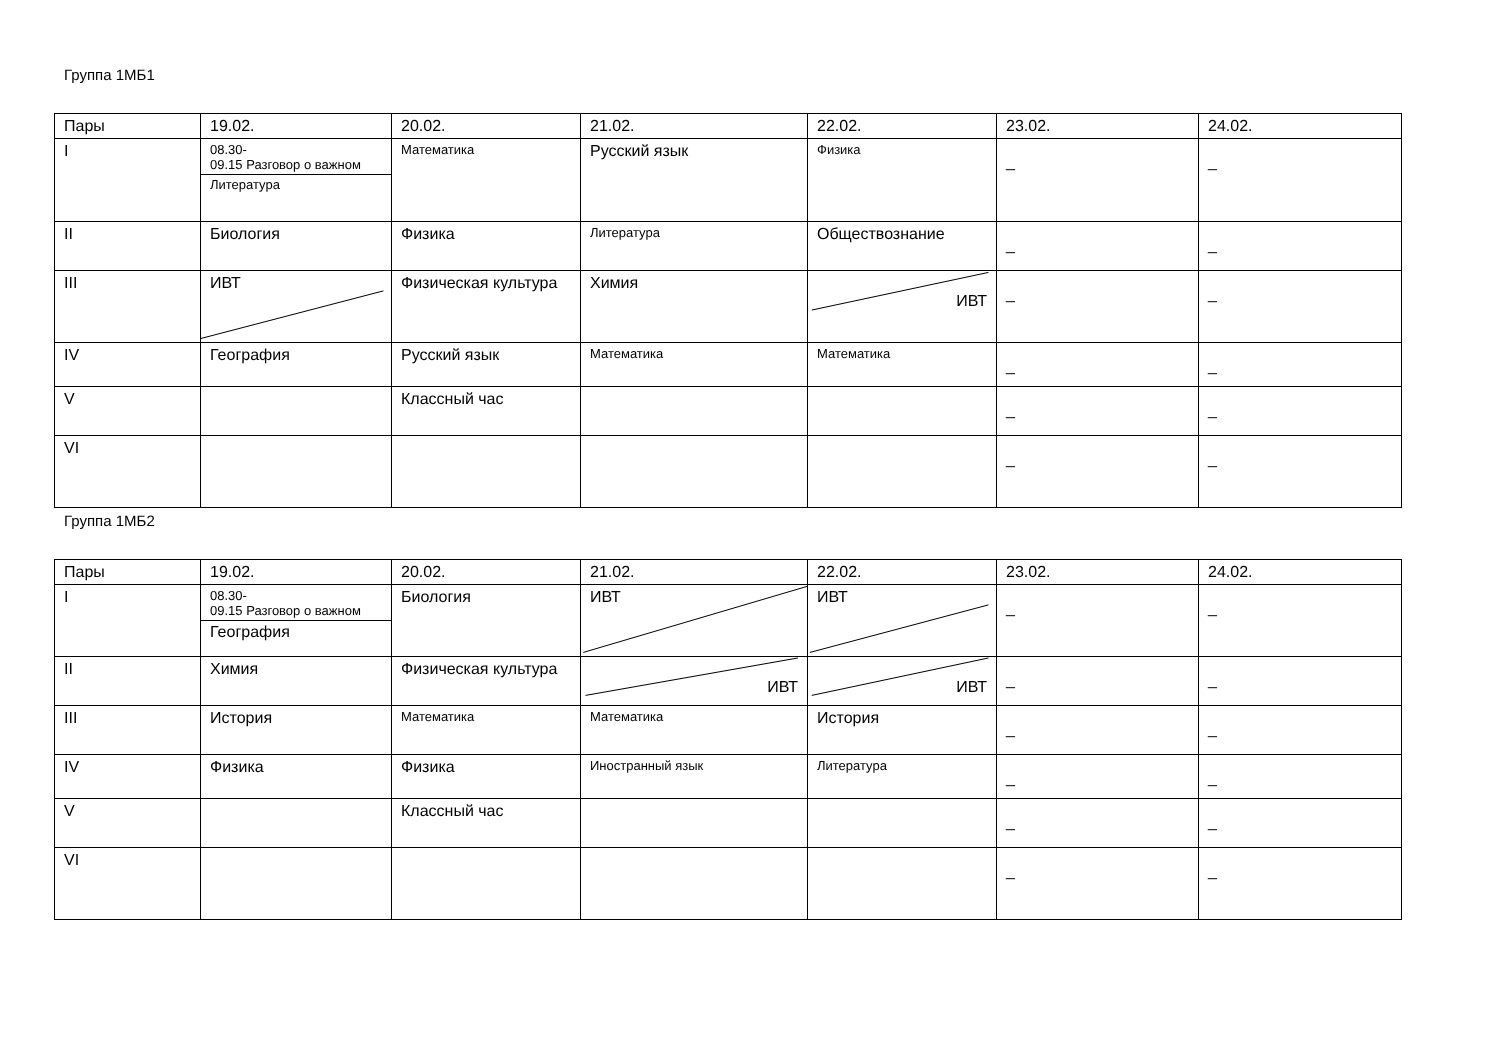Группа 1МБ1
| Пары | 19.02. | 20.02. | 21.02. | 22.02. | 23.02. | 24.02. |
| I | 08.30- 09.15 Разговор о важном Литература | Математика | Русский язык | Физика | _ | _ |
| II | Биология | Физика | Литература | Обществознание | _ | _ |
| III | ИВТ | Физическая культура | Химия | ИВТ | _ | _ |
| IV | География | Русский язык | Математика | Математика | _ | _ |
| V | | Классный час | | | _ | _ |
| VI | | | | | _ | _ |
Группа 1МБ2
| Пары | 19.02. | 20.02. | 21.02. | 22.02. | 23.02. | 24.02. |
| I | 08.30- 09.15 Разговор о важном География | Биология | ИВТ | ИВТ | _ | _ |
| II | Химия | Физическая культура | ИВТ | ИВТ | _ | _ |
| III | История | Математика | Математика | История | _ | _ |
| IV | Физика | Физика | Иностранный язык | Литература | _ | _ |
| V | | Классный час | | | _ | _ |
| VI | | | | | _ | _ |